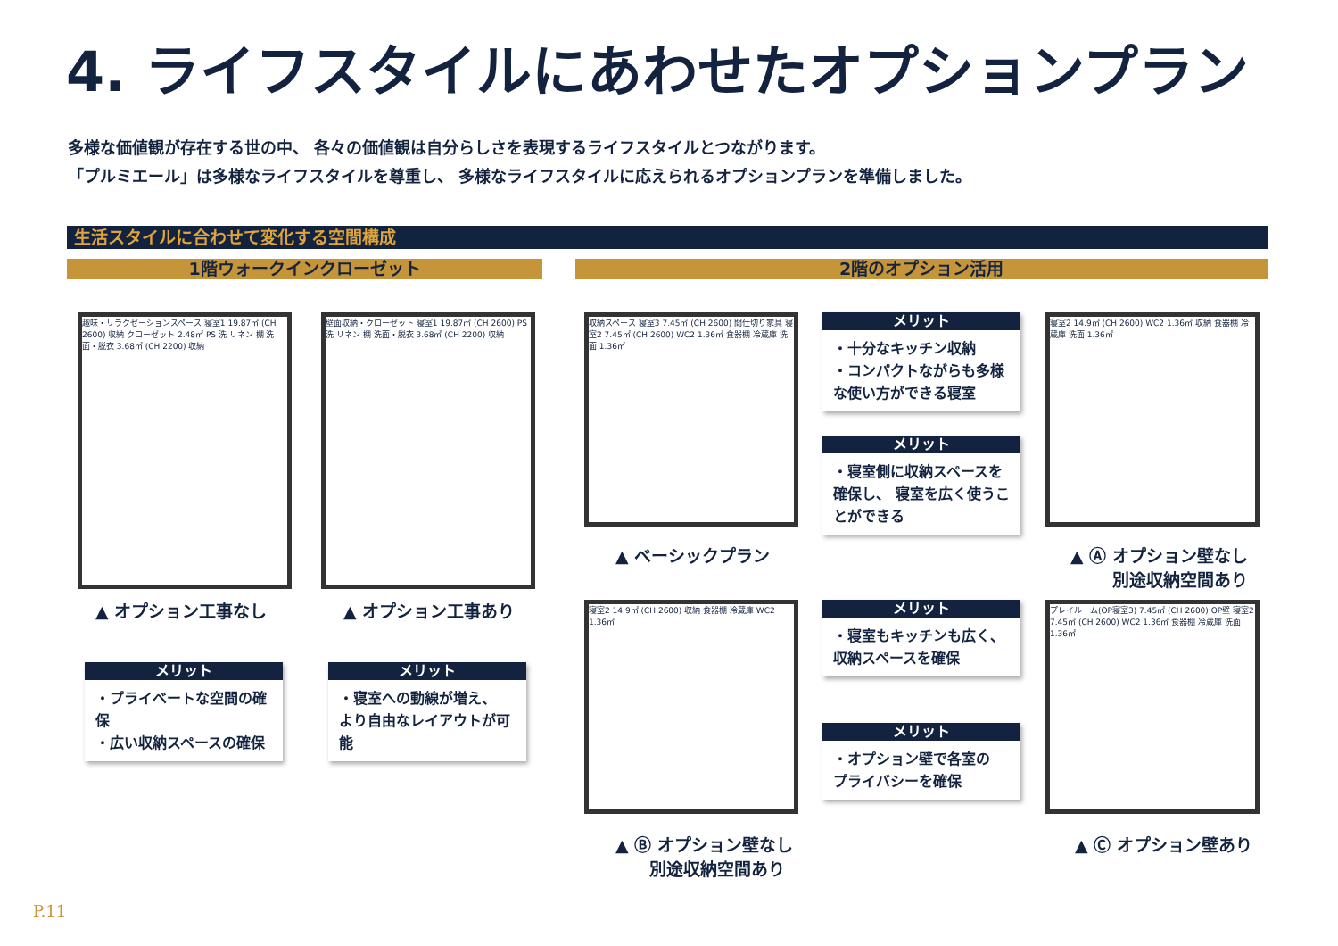4. ライフスタイルにあわせたオプションプラン
多様な価値観が存在する世の中、 各々の価値観は自分らしさを表現するライフスタイルとつながります。
「プルミエール」は多様なライフスタイルを尊重し、 多様なライフスタイルに応えられるオプションプランを準備しました。
生活スタイルに合わせて変化する空間構成
1階ウォークインクローゼット 2階のオプション活用
趣味・リラクゼーションスペース 寝室1 19.87㎡ (CH 2600) 収納 クローゼット 2.48㎡ PS 洗 リネン 棚 洗面・脱衣 3.68㎡ (CH 2200) 収納
▲ オプション工事なし
壁面収納・クローゼット 寝室1 19.87㎡ (CH 2600) PS 洗 リネン 棚 洗面・脱衣 3.68㎡ (CH 2200) 収納
▲ オプション工事あり
メリット
・プライベートな空間の確保
・広い収納スペースの確保
メリット
・寝室への動線が増え、
より自由なレイアウトが可能
収納スペース 寝室3 7.45㎡ (CH 2600) 間仕切り家具 寝室2 7.45㎡ (CH 2600) WC2 1.36㎡ 食器棚 冷蔵庫 洗面 1.36㎡
▲ ベーシックプラン
メリット
・十分なキッチン収納
・コンパクトながらも多様な使い方ができる寝室
メリット
・寝室側に収納スペースを確保し、 寝室を広く使うことができる
寝室2 14.9㎡ (CH 2600) WC2 1.36㎡ 収納 食器棚 冷蔵庫 洗面 1.36㎡
▲ Ⓐ オプション壁なし
別途収納空間あり
寝室2 14.9㎡ (CH 2600) 収納 食器棚 冷蔵庫 WC2 1.36㎡
▲ Ⓑ オプション壁なし
　　別途収納空間あり
メリット
・寝室もキッチンも広く、
収納スペースを確保
メリット
・オプション壁で各室の
プライバシーを確保
プレイルーム(OP寝室3) 7.45㎡ (CH 2600) OP壁 寝室2 7.45㎡ (CH 2600) WC2 1.36㎡ 食器棚 冷蔵庫 洗面 1.36㎡
▲ Ⓒ オプション壁あり
P.11